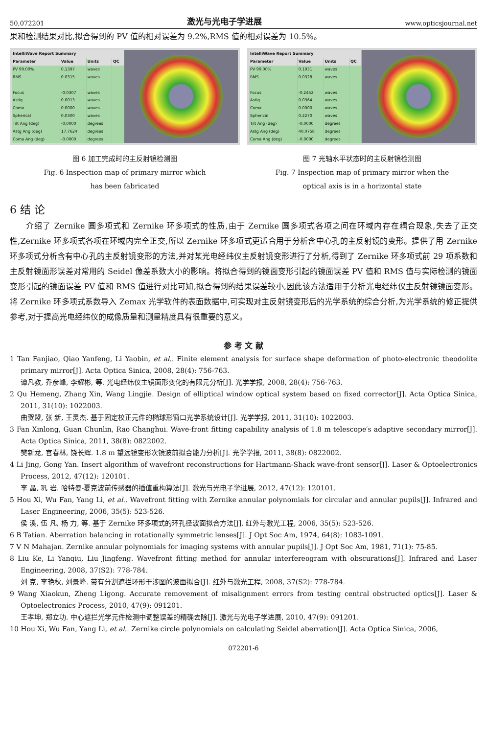50,072201 激光与光电子学进展 www.opticsjournal.net
果和检测结果对比,拟合得到的 PV 值的相对误差为 9.2%,RMS 值的相对误差为 10.5%。
| IntelliWave Report Summary | | | |
| --- | --- | --- | --- |
| Parameter | Value | Units | QC |
| PV 99.00% | 0.1397 | waves | |
| RMS | 0.0315 | waves | |
| Focus | -0.0307 | waves | |
| Astig | 0.0013 | waves | |
| Coma | 0.0000 | waves | |
| Spherical | 0.0300 | waves | |
| Tilt Ang (deg) | -0.0000 | degrees | |
| Astg Ang (deg) | 17.7624 | degrees | |
| Coma Ang (deg) | -0.0000 | degrees | |
图 6 加工完成时的主反射镜检测图
Fig. 6 Inspection map of primary mirror which
has been fabricated
| IntelliWave Report Summary | | | |
| --- | --- | --- | --- |
| Parameter | Value | Units | QC |
| PV 99.00% | 0.1931 | waves | |
| RMS | 0.0328 | waves | |
| Focus | -0.2452 | waves | |
| Astig | 0.0364 | waves | |
| Coma | 0.0000 | waves | |
| Spherical | 0.2270 | waves | |
| Tilt Ang (deg) | -0.0000 | degrees | |
| Astg Ang (deg) | 40.0758 | degrees | |
| Coma Ang (deg) | -0.0000 | degrees | |
图 7 光轴水平状态时的主反射镜检测图
Fig. 7 Inspection map of primary mirror when the
optical axis is in a horizontal state
6 结 论
  介绍了 Zernike 圆多项式和 Zernike 环多项式的性质,由于 Zernike 圆多项式各项之间在环域内存在耦合现象,失去了正交性,Zernike 环多项式各项在环域内完全正交,所以 Zernike 环多项式更适合用于分析含中心孔的主反射镜的变形。提供了用 Zernike 环多项式分析含有中心孔的主反射镜变形的方法,并对某光电经纬仪主反射镜变形进行了分析,得到了 Zernike 环多项式前 29 项系数和主反射镜面形误差对常用的 Seidel 像差系数大小的影响。将拟合得到的镜面变形引起的镜面误差 PV 值和 RMS 值与实际检测的镜面变形引起的镜面误差 PV 值和 RMS 值进行对比可知,拟合得到的结果误差较小,因此该方法适用于分析光电经纬仪主反射镜镜面变形。将 Zernike 环多项式系数导入 Zemax 光学软件的表面数据中,可实现对主反射镜变形后的光学系统的综合分析,为光学系统的修正提供参考,对于提高光电经纬仪的成像质量和测量精度具有很重要的意义。
参 考 文 献
1 Tan Fanjiao, Qiao Yanfeng, Li Yaobin, et al.. Finite element analysis for surface shape deformation of photo-electronic theodolite primary mirror[J]. Acta Optica Sinica, 2008, 28(4): 756-763.
谭凡教, 乔彦峰, 李耀彬, 等. 光电经纬仪主镜面形变化的有限元分析[J]. 光学学报, 2008, 28(4): 756-763.
2 Qu Hemeng, Zhang Xin, Wang Lingjie. Design of elliptical window optical system based on fixed corrector[J]. Acta Optica Sinica, 2011, 31(10): 1022003.
曲贺盟, 张 新, 王灵杰. 基于固定校正元件的椭球形窗口光学系统设计[J]. 光学学报, 2011, 31(10): 1022003.
3 Fan Xinlong, Guan Chunlin, Rao Changhui. Wave-front fitting capability analysis of 1.8 m telescope′s adaptive secondary mirror[J]. Acta Optica Sinica, 2011, 38(8): 0822002.
樊新龙, 官春林, 饶长辉. 1.8 m 望远镜变形次镜波前拟合能力分析[J]. 光学学报, 2011, 38(8): 0822002.
4 Li Jing, Gong Yan. Insert algorithm of wavefront reconstructions for Hartmann-Shack wave-front sensor[J]. Laser & Optoelectronics Process, 2012, 47(12): 120101.
李 晶, 巩 岩. 哈特曼-夏克波前传感器的插值重构算法[J]. 激光与光电子学进展, 2012, 47(12): 120101.
5 Hou Xi, Wu Fan, Yang Li, et al.. Wavefront fitting with Zernike annular polynomials for circular and annular pupils[J]. Infrared and Laser Engineering, 2006, 35(5): 523-526.
侯 溪, 伍 凡, 杨 力, 等. 基于 Zernike 环多项式的环孔径波面拟合方法[J]. 红外与激光工程, 2006, 35(5): 523-526.
6 B Tatian. Aberration balancing in rotationally symmetric lenses[J]. J Opt Soc Am, 1974, 64(8): 1083-1091.
7 V N Mahajan. Zernike annular polynomials for imaging systems with annular pupils[J]. J Opt Soc Am, 1981, 71(1): 75-85.
8 Liu Ke, Li Yanqiu, Liu Jingfeng. Wavefront fitting method for annular interfereogram with obscurations[J]. Infrared and Laser Engineering, 2008, 37(S2): 778-784.
刘 克, 李艳秋, 刘景峰. 带有分割遮拦环形干涉图的波面拟合[J]. 红外与激光工程, 2008, 37(S2): 778-784.
9 Wang Xiaokun, Zheng Ligong. Accurate removement of misalignment errors from testing central obstructed optics[J]. Laser & Optoelectronics Process, 2010, 47(9): 091201.
王孝坤, 郑立功. 中心遮拦光学元件检测中调整误差的精确去除[J]. 激光与光电子学进展, 2010, 47(9): 091201.
10 Hou Xi, Wu Fan, Yang Li, et al.. Zernike circle polynomials on calculating Seidel aberration[J]. Acta Optica Sinica, 2006,
072201-6